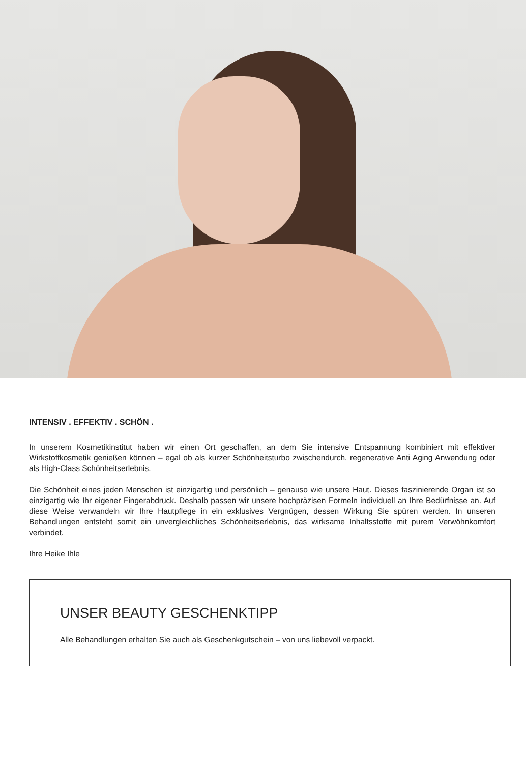INTENSIV . EFFEKTIV . SCHÖN .
In unserem Kosmetikinstitut haben wir einen Ort geschaffen, an dem Sie intensive Entspannung kombiniert mit effektiver Wirkstoffkosmetik genießen können – egal ob als kurzer Schönheitsturbo zwischendurch, regenerative Anti Aging Anwendung oder als High-Class Schönheitserlebnis.
Die Schönheit eines jeden Menschen ist einzigartig und persönlich – genauso wie unsere Haut. Dieses faszinierende Organ ist so einzigartig wie Ihr eigener Fingerabdruck. Deshalb passen wir unsere hochpräzisen Formeln individuell an Ihre Bedürfnisse an. Auf diese Weise verwandeln wir Ihre Hautpflege in ein exklusives Vergnügen, dessen Wirkung Sie spüren werden. In unseren Behandlungen entsteht somit ein unvergleichliches Schönheitserlebnis, das wirksame Inhaltsstoffe mit purem Verwöhnkomfort verbindet.
Ihre Heike Ihle
UNSER BEAUTY GESCHENKTIPP
Alle Behandlungen erhalten Sie auch als Geschenkgutschein – von uns liebevoll verpackt.